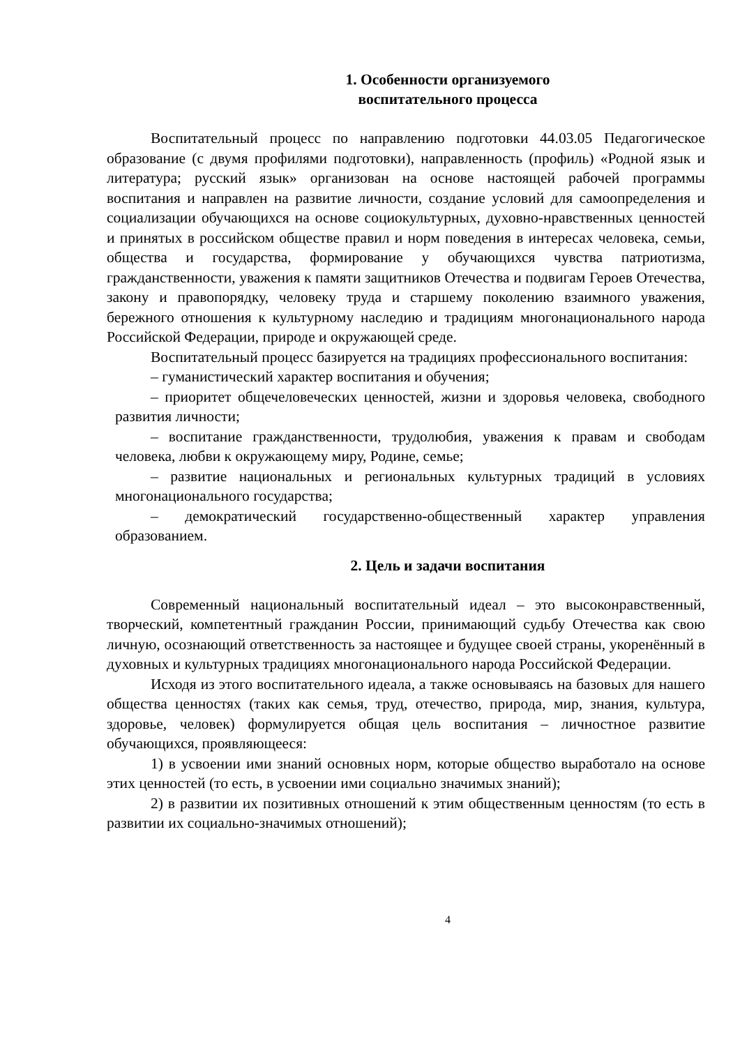1. Особенности организуемого
воспитательного процесса
Воспитательный процесс по направлению подготовки 44.03.05 Педагогическое образование (с двумя профилями подготовки), направленность (профиль) «Родной язык и литература; русский язык» организован на основе настоящей рабочей программы воспитания и направлен на развитие личности, создание условий для самоопределения и социализации обучающихся на основе социокультурных, духовно-нравственных ценностей и принятых в российском обществе правил и норм поведения в интересах человека, семьи, общества и государства, формирование у обучающихся чувства патриотизма, гражданственности, уважения к памяти защитников Отечества и подвигам Героев Отечества, закону и правопорядку, человеку труда и старшему поколению взаимного уважения, бережного отношения к культурному наследию и традициям многонационального народа Российской Федерации, природе и окружающей среде.
Воспитательный процесс базируется на традициях профессионального воспитания:
– гуманистический характер воспитания и обучения;
– приоритет общечеловеческих ценностей, жизни и здоровья человека, свободного развития личности;
– воспитание гражданственности, трудолюбия, уважения к правам и свободам человека, любви к окружающему миру, Родине, семье;
– развитие национальных и региональных культурных традиций в условиях многонационального государства;
– демократический государственно-общественный характер управления образованием.
2. Цель и задачи воспитания
Современный национальный воспитательный идеал – это высоконравственный, творческий, компетентный гражданин России, принимающий судьбу Отечества как свою личную, осознающий ответственность за настоящее и будущее своей страны, укоренённый в духовных и культурных традициях многонационального народа Российской Федерации.
Исходя из этого воспитательного идеала, а также основываясь на базовых для нашего общества ценностях (таких как семья, труд, отечество, природа, мир, знания, культура, здоровье, человек) формулируется общая цель воспитания – личностное развитие обучающихся, проявляющееся:
1) в усвоении ими знаний основных норм, которые общество выработало на основе этих ценностей (то есть, в усвоении ими социально значимых знаний);
2) в развитии их позитивных отношений к этим общественным ценностям (то есть в развитии их социально-значимых отношений);
4